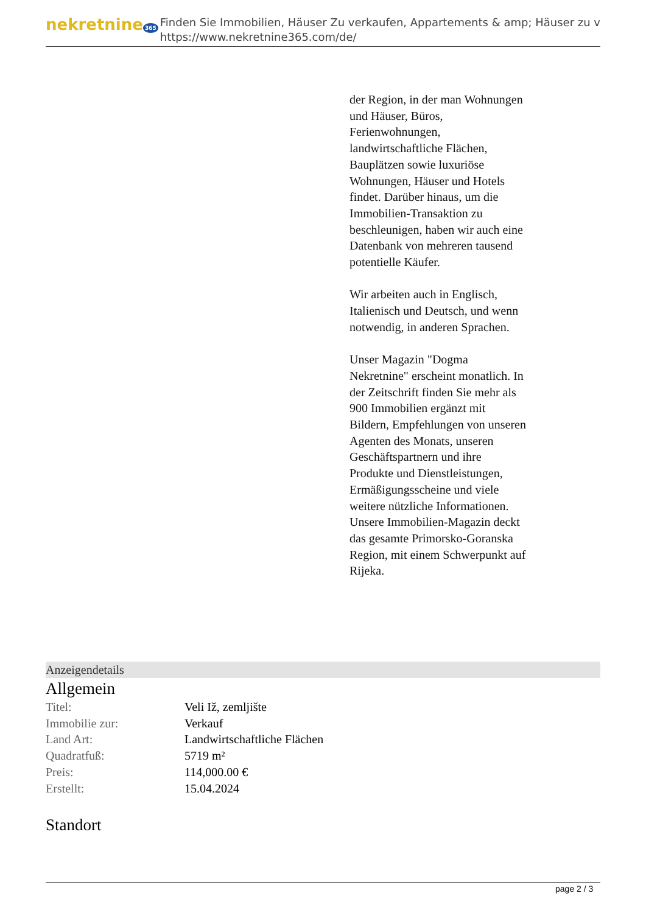nekretnine 365
Finden Sie Immobilien, Häuser Zu verkaufen, Appartements & amp; Häuser zu v
https://www.nekretnine365.com/de/
der Region, in der man Wohnungen und Häuser, Büros, Ferienwohnungen, landwirtschaftliche Flächen, Bauplätzen sowie luxuriöse Wohnungen, Häuser und Hotels findet. Darüber hinaus, um die Immobilien-Transaktion zu beschleunigen, haben wir auch eine Datenbank von mehreren tausend potentielle Käufer.
Wir arbeiten auch in Englisch, Italienisch und Deutsch, und wenn notwendig, in anderen Sprachen.
Unser Magazin "Dogma Nekretnine" erscheint monatlich. In der Zeitschrift finden Sie mehr als 900 Immobilien ergänzt mit Bildern, Empfehlungen von unseren Agenten des Monats, unseren Geschäftspartnern und ihre Produkte und Dienstleistungen, Ermäßigungsscheine und viele weitere nützliche Informationen. Unsere Immobilien-Magazin deckt das gesamte Primorsko-Goranska Region, mit einem Schwerpunkt auf Rijeka.
Anzeigendetails
Allgemein
| Titel: | Veli Iž, zemljište |
| Immobilie zur: | Verkauf |
| Land Art: | Landwirtschaftliche Flächen |
| Quadratfuß: | 5719 m² |
| Preis: | 114,000.00 € |
| Erstellt: | 15.04.2024 |
Standort
page 2 / 3